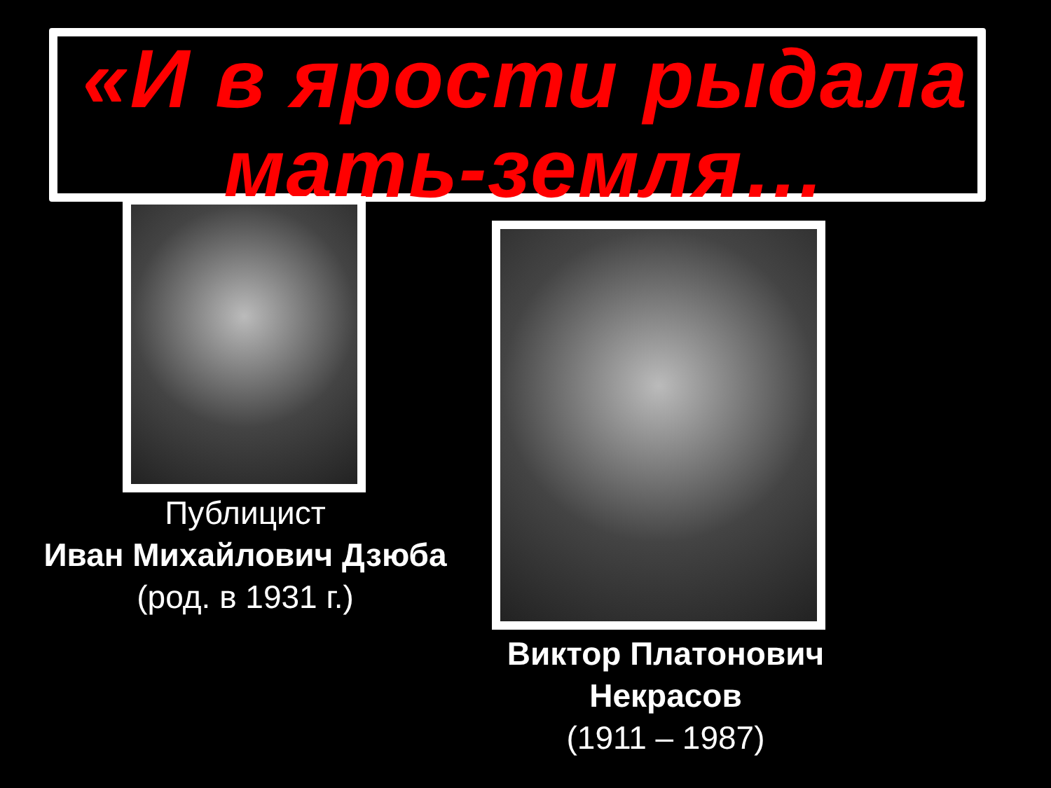«И в ярости рыдала
мать-земля…
Публицист
Иван Михайлович Дзюба
(род. в 1931 г.)
Виктор Платонович
Некрасов
(1911 – 1987)